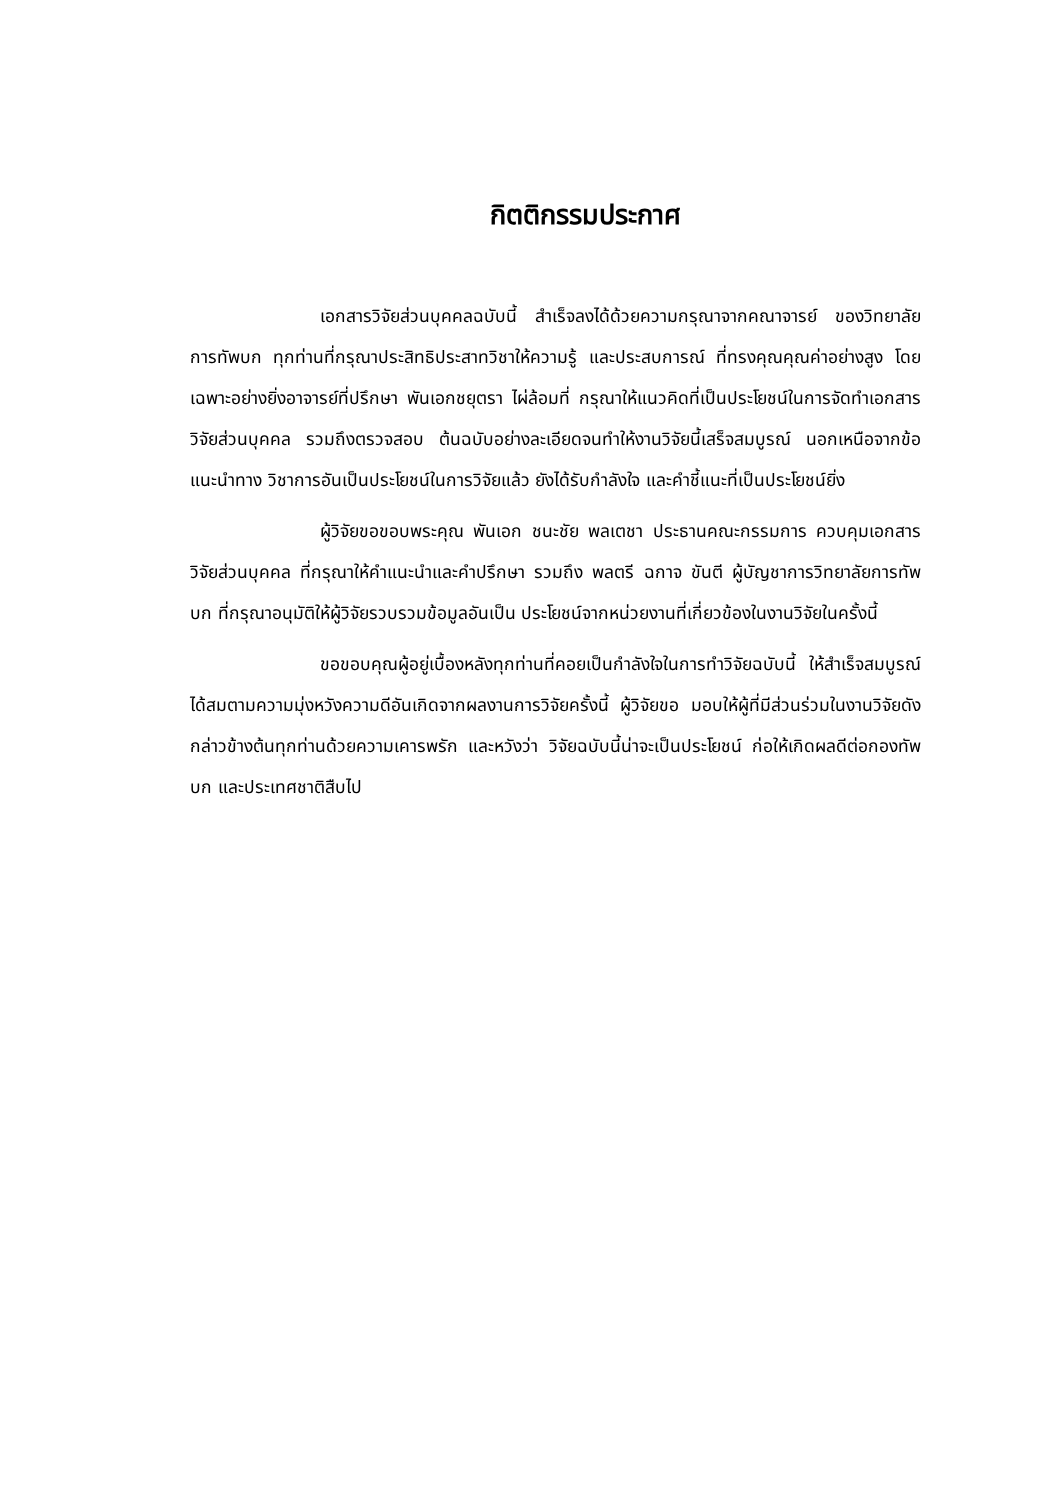กิตติกรรมประกาศ
เอกสารวิจัยส่วนบุคคลฉบับนี้ สำเร็จลงได้ด้วยความกรุณาจากคณาจารย์ ของวิทยาลัยการทัพบก ทุกท่านที่กรุณาประสิทธิประสาทวิชาให้ความรู้ และประสบการณ์ ที่ทรงคุณคุณค่าอย่างสูง โดยเฉพาะอย่างยิ่งอาจารย์ที่ปรึกษา พันเอกชยุตรา ไผ่ล้อมที่ กรุณาให้แนวคิดที่เป็นประโยชน์ในการจัดทำเอกสารวิจัยส่วนบุคคล รวมถึงตรวจสอบ ต้นฉบับอย่างละเอียดจนทำให้งานวิจัยนี้เสร็จสมบูรณ์ นอกเหนือจากข้อแนะนำทาง วิชาการอันเป็นประโยชน์ในการวิจัยแล้ว ยังได้รับกำลังใจ และคำชี้แนะที่เป็นประโยชน์ยิ่ง
ผู้วิจัยขอขอบพระคุณ พันเอก ชนะชัย พลเตชา ประธานคณะกรรมการ ควบคุมเอกสารวิจัยส่วนบุคคล ที่กรุณาให้คำแนะนำและคำปรึกษา รวมถึง พลตรี ฉกาจ ขันตี ผู้บัญชาการวิทยาลัยการทัพบก ที่กรุณาอนุมัติให้ผู้วิจัยรวบรวมข้อมูลอันเป็น ประโยชน์จากหน่วยงานที่เกี่ยวข้องในงานวิจัยในครั้งนี้
ขอขอบคุณผู้อยู่เบื้องหลังทุกท่านที่คอยเป็นกำลังใจในการทำวิจัยฉบับนี้ ให้สำเร็จสมบูรณ์ได้สมตามความมุ่งหวังความดีอันเกิดจากผลงานการวิจัยครั้งนี้ ผู้วิจัยขอ มอบให้ผู้ที่มีส่วนร่วมในงานวิจัยดังกล่าวข้างต้นทุกท่านด้วยความเคารพรัก และหวังว่า วิจัยฉบับนี้น่าจะเป็นประโยชน์ ก่อให้เกิดผลดีต่อกองทัพบก และประเทศชาติสืบไป